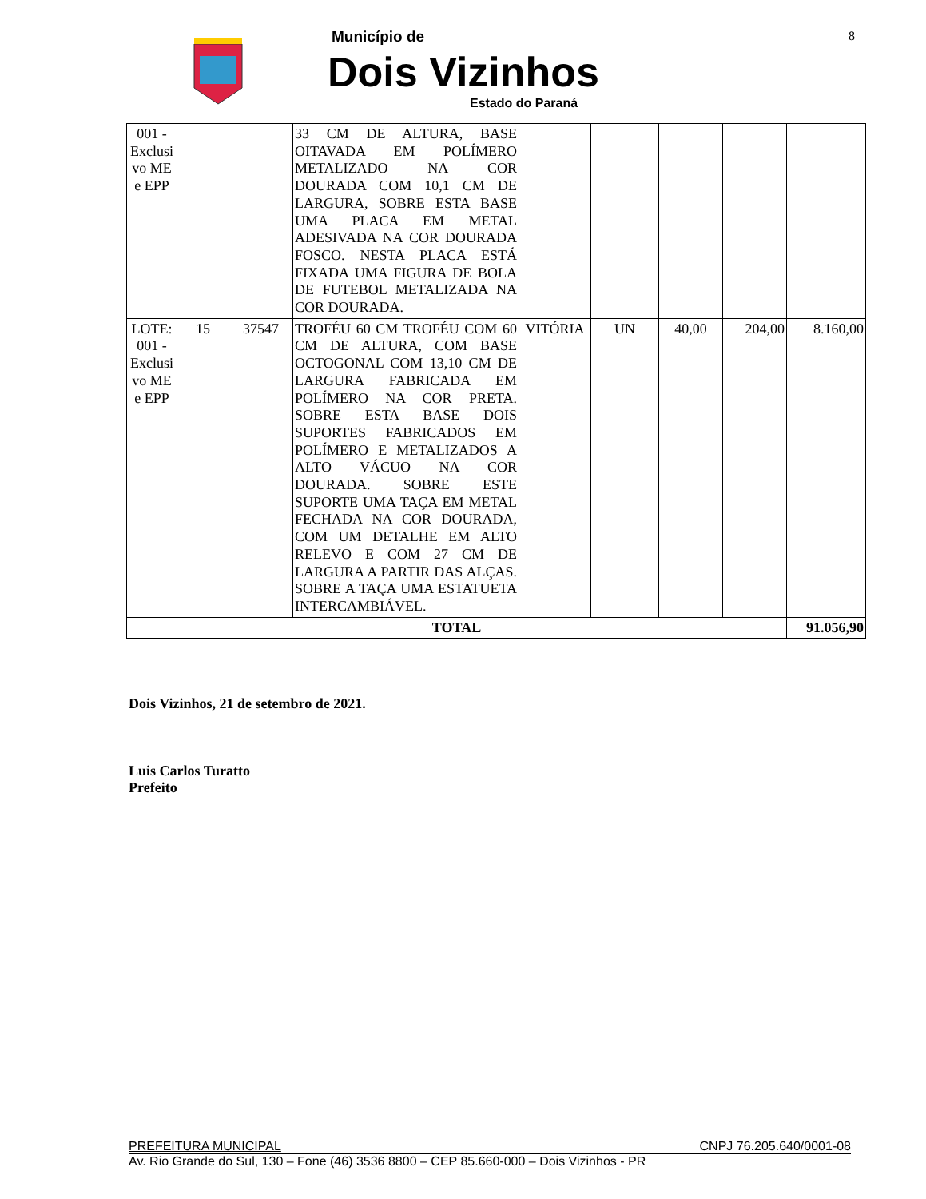Município de
Dois Vizinhos
Estado do Paraná
8
| 001 - Exclusi vo ME e EPP | | | 33 CM DE ALTURA, BASE OITAVADA EM POLÍMERO METALIZADO NA COR DOURADA COM 10,1 CM DE LARGURA, SOBRE ESTA BASE UMA PLACA EM METAL ADESIVADA NA COR DOURADA FOSCO. NESTA PLACA ESTÁ FIXADA UMA FIGURA DE BOLA DE FUTEBOL METALIZADA NA COR DOURADA. | | | | | |
| LOTE: 001 - Exclusi vo ME e EPP | 15 | 37547 | TROFÉU 60 CM TROFÉU COM 60 CM DE ALTURA, COM BASE OCTOGONAL COM 13,10 CM DE LARGURA FABRICADA EM POLÍMERO NA COR PRETA. SOBRE ESTA BASE DOIS SUPORTES FABRICADOS EM POLÍMERO E METALIZADOS A ALTO VÁCUO NA COR DOURADA. SOBRE ESTE SUPORTE UMA TAÇA EM METAL FECHADA NA COR DOURADA, COM UM DETALHE EM ALTO RELEVO E COM 27 CM DE LARGURA A PARTIR DAS ALÇAS. SOBRE A TAÇA UMA ESTATUETA INTERCAMBIÁVEL. | VITÓRIA | UN | 40,00 | 204,00 | 8.160,00 |
| TOTAL | | | | | | | | 91.056,90 |
Dois Vizinhos, 21 de setembro de 2021.
Luis Carlos Turatto
Prefeito
PREFEITURA MUNICIPAL CNPJ 76.205.640/0001-08
Av. Rio Grande do Sul, 130 – Fone (46) 3536 8800 – CEP 85.660-000 – Dois Vizinhos - PR